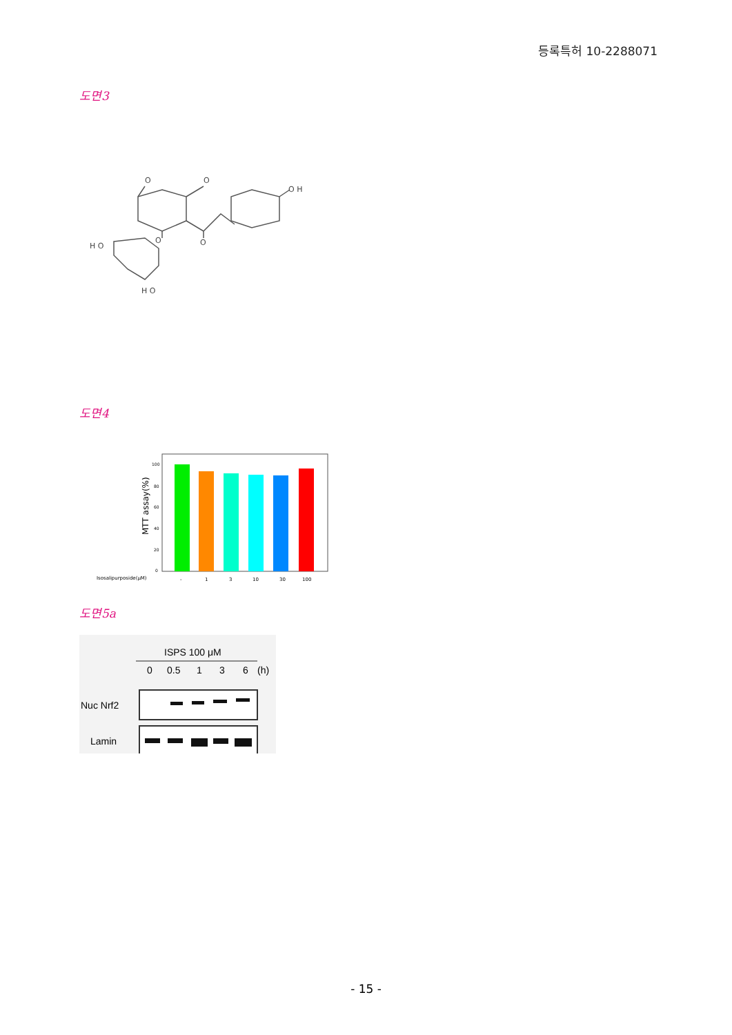등록특허 10-2288071
도면3
O
O
O H
O
O
H O
H O
도면4
MTT assay(%)
100
80
60
40
20
0
Isosalipurposide(μM)
-
1
3
10
30
100
도면5a
ISPS 100 μM
0
0.5
1
3
6
(h)
Nuc Nrf2
Lamin
- 15 -